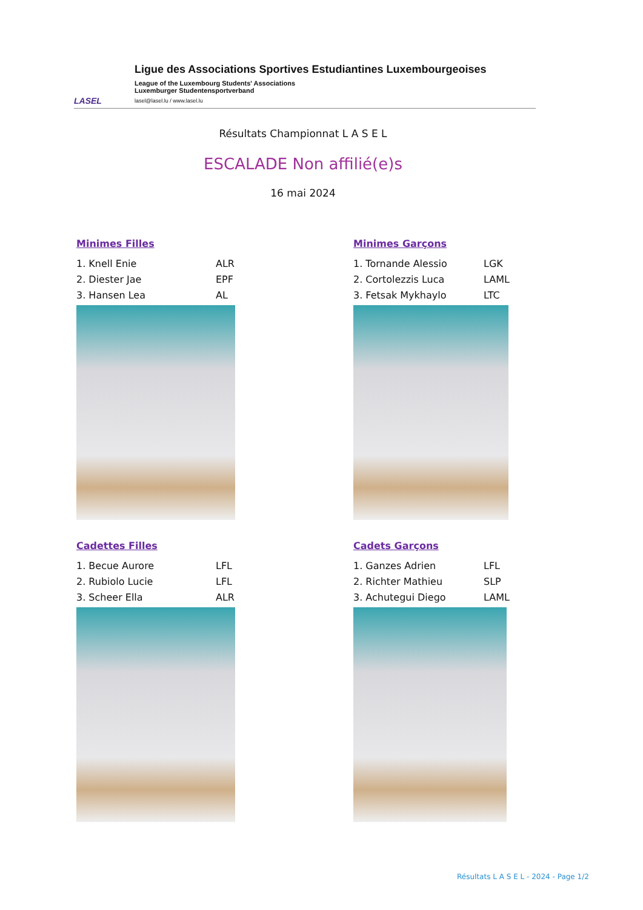LASEL
Ligue des Associations Sportives Estudiantines Luxembourgeoises
League of the Luxembourg Students' Associations
Luxemburger Studentensportverband
lasel@lasel.lu / www.lasel.lu
Résultats Championnat L A S E L
ESCALADE Non affilié(e)s
16 mai 2024
Minimes Filles
1. Knell Enie ALR
2. Diester Jae EPF
3. Hansen Lea AL
Minimes Garçons
1. Tornande Alessio LGK
2. Cortolezzis Luca LAML
3. Fetsak Mykhaylo LTC
Cadettes Filles
1. Becue Aurore LFL
2. Rubiolo Lucie LFL
3. Scheer Ella ALR
Cadets Garçons
1. Ganzes Adrien LFL
2. Richter Mathieu SLP
3. Achutegui Diego LAML
Résultats L A S E L - 2024 - Page 1/2